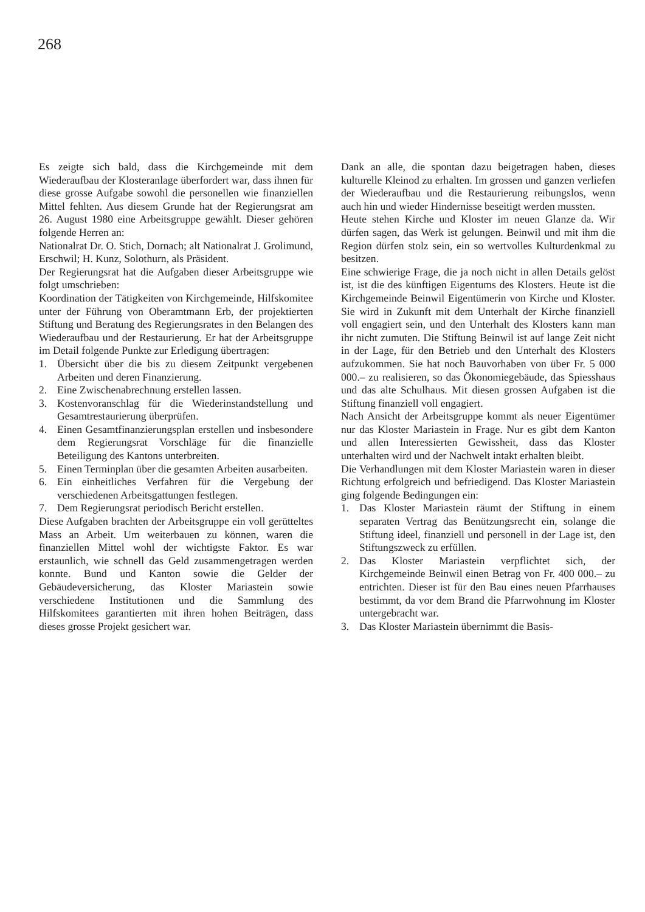268
Es zeigte sich bald, dass die Kirchgemeinde mit dem Wiederaufbau der Klosteranlage überfordert war, dass ihnen für diese grosse Aufgabe sowohl die personellen wie finanziellen Mittel fehlten. Aus diesem Grunde hat der Regierungsrat am 26. August 1980 eine Arbeitsgruppe gewählt. Dieser gehören folgende Herren an:
Nationalrat Dr. O. Stich, Dornach; alt Nationalrat J. Grolimund, Erschwil; H. Kunz, Solothurn, als Präsident.
Der Regierungsrat hat die Aufgaben dieser Arbeitsgruppe wie folgt umschrieben:
Koordination der Tätigkeiten von Kirchgemeinde, Hilfskomitee unter der Führung von Oberamtmann Erb, der projektierten Stiftung und Beratung des Regierungsrates in den Belangen des Wiederaufbau und der Restaurierung. Er hat der Arbeitsgruppe im Detail folgende Punkte zur Erledigung übertragen:
1. Übersicht über die bis zu diesem Zeitpunkt vergebenen Arbeiten und deren Finanzierung.
2. Eine Zwischenabrechnung erstellen lassen.
3. Kostenvoranschlag für die Wiederinstandstellung und Gesamtrestaurierung überprüfen.
4. Einen Gesamtfinanzierungsplan erstellen und insbesondere dem Regierungsrat Vorschläge für die finanzielle Beteiligung des Kantons unterbreiten.
5. Einen Terminplan über die gesamten Arbeiten ausarbeiten.
6. Ein einheitliches Verfahren für die Vergebung der verschiedenen Arbeitsgattungen festlegen.
7. Dem Regierungsrat periodisch Bericht erstellen.
Diese Aufgaben brachten der Arbeitsgruppe ein voll gerütteltes Mass an Arbeit. Um weiterbauen zu können, waren die finanziellen Mittel wohl der wichtigste Faktor. Es war erstaunlich, wie schnell das Geld zusammengetragen werden konnte. Bund und Kanton sowie die Gelder der Gebäudeversicherung, das Kloster Mariastein sowie verschiedene Institutionen und die Sammlung des Hilfskomitees garantierten mit ihren hohen Beiträgen, dass dieses grosse Projekt gesichert war.
Dank an alle, die spontan dazu beigetragen haben, dieses kulturelle Kleinod zu erhalten. Im grossen und ganzen verliefen der Wiederaufbau und die Restaurierung reibungslos, wenn auch hin und wieder Hindernisse beseitigt werden mussten.
Heute stehen Kirche und Kloster im neuen Glanze da. Wir dürfen sagen, das Werk ist gelungen. Beinwil und mit ihm die Region dürfen stolz sein, ein so wertvolles Kulturdenkmal zu besitzen.
Eine schwierige Frage, die ja noch nicht in allen Details gelöst ist, ist die des künftigen Eigentums des Klosters. Heute ist die Kirchgemeinde Beinwil Eigentümerin von Kirche und Kloster. Sie wird in Zukunft mit dem Unterhalt der Kirche finanziell voll engagiert sein, und den Unterhalt des Klosters kann man ihr nicht zumuten. Die Stiftung Beinwil ist auf lange Zeit nicht in der Lage, für den Betrieb und den Unterhalt des Klosters aufzukommen. Sie hat noch Bauvorhaben von über Fr. 5 000 000.– zu realisieren, so das Ökonomiegebäude, das Spiesshaus und das alte Schulhaus. Mit diesen grossen Aufgaben ist die Stiftung finanziell voll engagiert.
Nach Ansicht der Arbeitsgruppe kommt als neuer Eigentümer nur das Kloster Mariastein in Frage. Nur es gibt dem Kanton und allen Interessierten Gewissheit, dass das Kloster unterhalten wird und der Nachwelt intakt erhalten bleibt.
Die Verhandlungen mit dem Kloster Mariastein waren in dieser Richtung erfolgreich und befriedigend. Das Kloster Mariastein ging folgende Bedingungen ein:
1. Das Kloster Mariastein räumt der Stiftung in einem separaten Vertrag das Benützungsrecht ein, solange die Stiftung ideel, finanziell und personell in der Lage ist, den Stiftungszweck zu erfüllen.
2. Das Kloster Mariastein verpflichtet sich, der Kirchgemeinde Beinwil einen Betrag von Fr. 400 000.– zu entrichten. Dieser ist für den Bau eines neuen Pfarrhauses bestimmt, da vor dem Brand die Pfarrwohnung im Kloster untergebracht war.
3. Das Kloster Mariastein übernimmt die Basis-